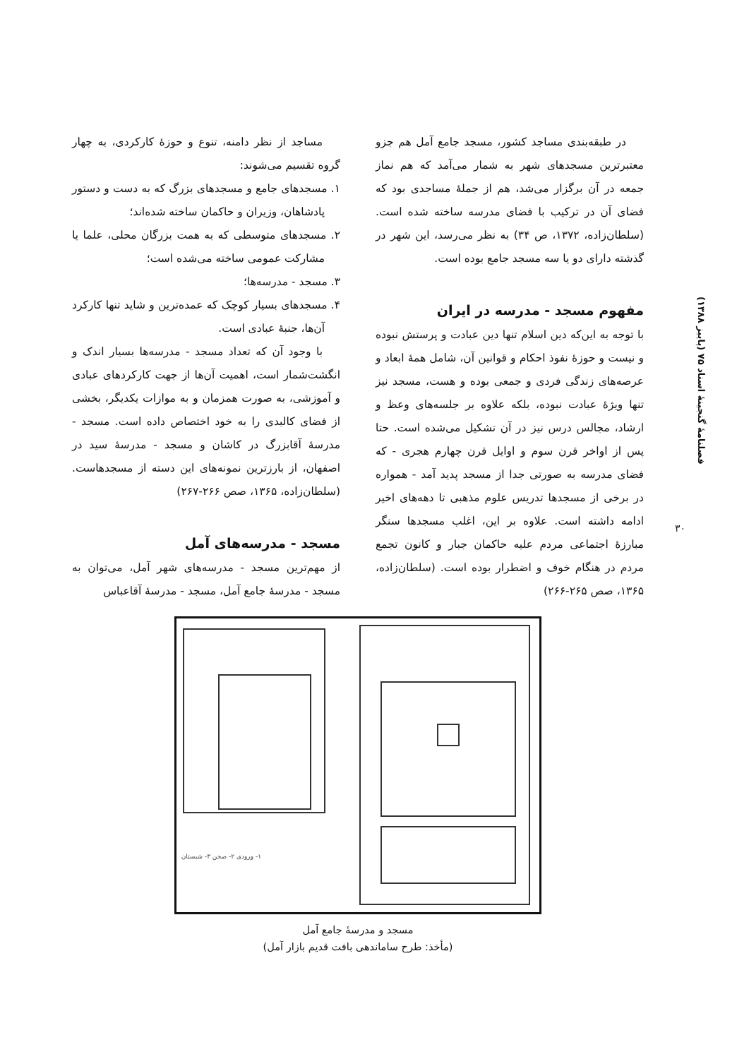فصلنامهٔ گنجینهٔ اسناد ۷۵ (پاییز ۱۳۸۸)
۳۰
در طبقه‌بندی مساجد کشور، مسجد جامع آمل هم جزو معتبرترین مسجدهای شهر به شمار می‌آمد که هم نماز جمعه در آن برگزار می‌شد، هم از جملهٔ مساجدی بود که فضای آن در ترکیب با فضای مدرسه ساخته شده است. (سلطان‌زاده، ۱۳۷۲، ص ۳۴) به نظر می‌رسد، این شهر در گذشته دارای دو یا سه مسجد جامع بوده است.
مفهوم مسجد - مدرسه در ایران
با توجه به این‌که دین اسلام تنها دین عبادت و پرستش نبوده و نیست و حوزهٔ نفوذ احکام و قوانین آن، شامل همهٔ ابعاد و عرصه‌های زندگی فردی و جمعی بوده و هست، مسجد نیز تنها ویژهٔ عبادت نبوده، بلکه علاوه بر جلسه‌های وعظ و ارشاد، مجالس درس نیز در آن تشکیل می‌شده است. حتا پس از اواخر قرن سوم و اوایل قرن چهارم هجری - که فضای مدرسه به صورتی جدا از مسجد پدید آمد - همواره در برخی از مسجدها تدریس علوم مذهبی تا دهه‌های اخیر ادامه داشته است. علاوه بر این، اغلب مسجدها سنگر مبارزهٔ اجتماعی مردم علیه حاکمان جبار و کانون تجمع مردم در هنگام خوف و اضطرار بوده است. (سلطان‌زاده، ۱۳۶۵، صص ۲۶۵-۲۶۶)
مساجد از نظر دامنه، تنوع و حوزهٔ کارکردی، به چهار گروه تقسیم می‌شوند:
۱. مسجدهای جامع و مسجدهای بزرگ که به دست و دستور پادشاهان، وزیران و حاکمان ساخته شده‌اند؛
۲. مسجدهای متوسطی که به همت بزرگان محلی، علما یا مشارکت عمومی ساخته می‌شده است؛
۳. مسجد - مدرسه‌ها؛
۴. مسجدهای بسیار کوچک که عمده‌ترین و شاید تنها کارکرد آن‌ها، جنبهٔ عبادی است.
با وجود آن که تعداد مسجد - مدرسه‌ها بسیار اندک و انگشت‌شمار است، اهمیت آن‌ها از جهت کارکردهای عبادی و آموزشی، به صورت همزمان و به موازات یکدیگر، بخشی از فضای کالبدی را به خود اختصاص داده است. مسجد - مدرسهٔ آقابزرگ در کاشان و مسجد - مدرسهٔ سید در اصفهان، از بارزترین نمونه‌های این دسته از مسجدهاست. (سلطان‌زاده، ۱۳۶۵، صص ۲۶۶-۲۶۷)
مسجد - مدرسه‌های آمل
از مهم‌ترین مسجد - مدرسه‌های شهر آمل، می‌توان به مسجد - مدرسهٔ جامع آمل، مسجد - مدرسهٔ آقاعباس
۱- ورودی ۲- صحن ۳- شبستان
مسجد و مدرسهٔ جامع آمل
(مأخذ: طرح ساماندهی بافت قدیم بازار آمل)